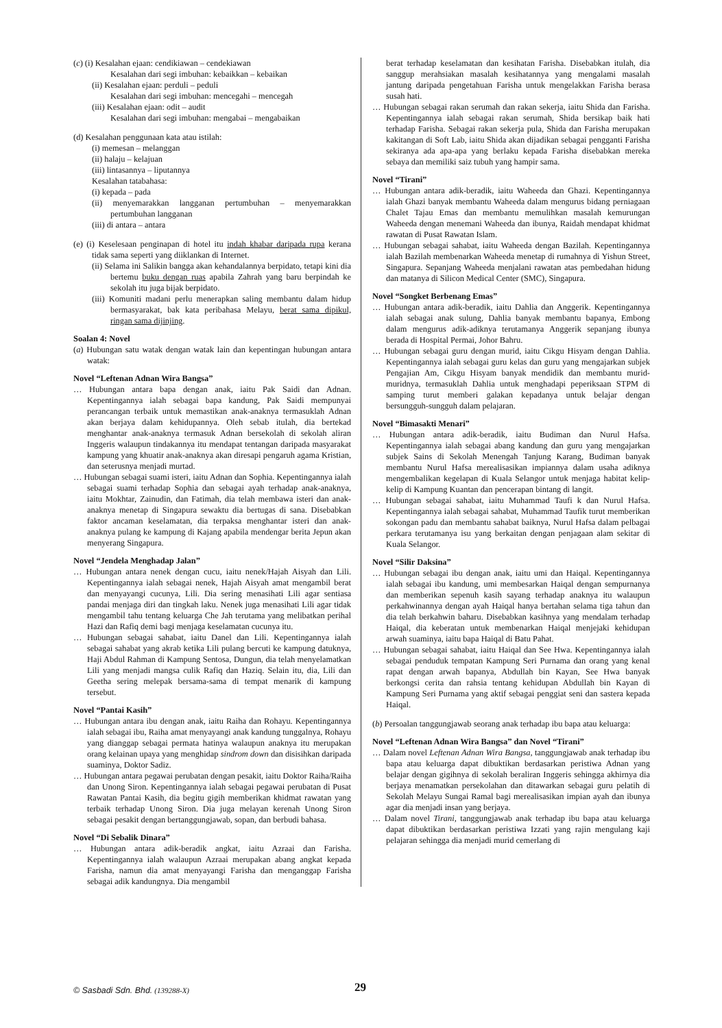(c) (i) Kesalahan ejaan: cendikiawan – cendekiawan
Kesalahan dari segi imbuhan: kebaikkan – kebaikan
(ii) Kesalahan ejaan: perduli – peduli
Kesalahan dari segi imbuhan: mencegahi – mencegah
(iii) Kesalahan ejaan: odit – audit
Kesalahan dari segi imbuhan: mengabai – mengabaikan
(d) Kesalahan penggunaan kata atau istilah:
(i) memesan – melanggan
(ii) halaju – kelajuan
(iii) lintasannya – liputannya
Kesalahan tatabahasa:
(i) kepada – pada
(ii) menyemarakkan langganan pertumbuhan – menyemarakkan pertumbuhan langganan
(iii) di antara – antara
(e) (i) Keselesaan penginapan di hotel itu indah khabar daripada rupa kerana tidak sama seperti yang diiklankan di Internet.
(ii) Selama ini Salikin bangga akan kehandalannya berpidato, tetapi kini dia bertemu buku dengan ruas apabila Zahrah yang baru berpindah ke sekolah itu juga bijak berpidato.
(iii) Komuniti madani perlu menerapkan saling membantu dalam hidup bermasyarakat, bak kata peribahasa Melayu, berat sama dipikul, ringan sama dijinjing.
Soalan 4: Novel
(a) Hubungan satu watak dengan watak lain dan kepentingan hubungan antara watak:
Novel “Leftenan Adnan Wira Bangsa”
… Hubungan antara bapa dengan anak, iaitu Pak Saidi dan Adnan. Kepentingannya ialah sebagai bapa kandung, Pak Saidi mempunyai perancangan terbaik untuk memastikan anak-anaknya termasuklah Adnan akan berjaya dalam kehidupannya. Oleh sebab itulah, dia bertekad menghantar anak-anaknya termasuk Adnan bersekolah di sekolah aliran Inggeris walaupun tindakannya itu mendapat tentangan daripada masyarakat kampung yang khuatir anak-anaknya akan diresapi pengaruh agama Kristian, dan seterusnya menjadi murtad.
… Hubungan sebagai suami isteri, iaitu Adnan dan Sophia. Kepentingannya ialah sebagai suami terhadap Sophia dan sebagai ayah terhadap anak-anaknya, iaitu Mokhtar, Zainudin, dan Fatimah, dia telah membawa isteri dan anak-anaknya menetap di Singapura sewaktu dia bertugas di sana. Disebabkan faktor ancaman keselamatan, dia terpaksa menghantar isteri dan anak-anaknya pulang ke kampung di Kajang apabila mendengar berita Jepun akan menyerang Singapura.
Novel “Jendela Menghadap Jalan”
… Hubungan antara nenek dengan cucu, iaitu nenek/Hajah Aisyah dan Lili. Kepentingannya ialah sebagai nenek, Hajah Aisyah amat mengambil berat dan menyayangi cucunya, Lili. Dia sering menasihati Lili agar sentiasa pandai menjaga diri dan tingkah laku. Nenek juga menasihati Lili agar tidak mengambil tahu tentang keluarga Che Jah terutama yang melibatkan perihal Hazi dan Rafiq demi bagi menjaga keselamatan cucunya itu.
… Hubungan sebagai sahabat, iaitu Danel dan Lili. Kepentingannya ialah sebagai sahabat yang akrab ketika Lili pulang bercuti ke kampung datuknya, Haji Abdul Rahman di Kampung Sentosa, Dungun, dia telah menyelamatkan Lili yang menjadi mangsa culik Rafiq dan Haziq. Selain itu, dia, Lili dan Geetha sering melepak bersama-sama di tempat menarik di kampung tersebut.
Novel “Pantai Kasih”
… Hubungan antara ibu dengan anak, iaitu Raiha dan Rohayu. Kepentingannya ialah sebagai ibu, Raiha amat menyayangi anak kandung tunggalnya, Rohayu yang dianggap sebagai permata hatinya walaupun anaknya itu merupakan orang kelainan upaya yang menghidap sindrom down dan disisihkan daripada suaminya, Doktor Sadiz.
… Hubungan antara pegawai perubatan dengan pesakit, iaitu Doktor Raiha/Raiha dan Unong Siron. Kepentingannya ialah sebagai pegawai perubatan di Pusat Rawatan Pantai Kasih, dia begitu gigih memberikan khidmat rawatan yang terbaik terhadap Unong Siron. Dia juga melayan kerenah Unong Siron sebagai pesakit dengan bertanggungjawab, sopan, dan berbudi bahasa.
Novel “Di Sebalik Dinara”
… Hubungan antara adik-beradik angkat, iaitu Azraai dan Farisha. Kepentingannya ialah walaupun Azraai merupakan abang angkat kepada Farisha, namun dia amat menyayangi Farisha dan menganggap Farisha sebagai adik kandungnya. Dia mengambil
berat terhadap keselamatan dan kesihatan Farisha. Disebabkan itulah, dia sanggup merahsiakan masalah kesihatannya yang mengalami masalah jantung daripada pengetahuan Farisha untuk mengelakkan Farisha berasa susah hati.
… Hubungan sebagai rakan serumah dan rakan sekerja, iaitu Shida dan Farisha. Kepentingannya ialah sebagai rakan serumah, Shida bersikap baik hati terhadap Farisha. Sebagai rakan sekerja pula, Shida dan Farisha merupakan kakitangan di Soft Lab, iaitu Shida akan dijadikan sebagai pengganti Farisha sekiranya ada apa-apa yang berlaku kepada Farisha disebabkan mereka sebaya dan memiliki saiz tubuh yang hampir sama.
Novel “Tirani”
… Hubungan antara adik-beradik, iaitu Waheeda dan Ghazi. Kepentingannya ialah Ghazi banyak membantu Waheeda dalam mengurus bidang perniagaan Chalet Tajau Emas dan membantu memulihkan masalah kemurungan Waheeda dengan menemani Waheeda dan ibunya, Raidah mendapat khidmat rawatan di Pusat Rawatan Islam.
… Hubungan sebagai sahabat, iaitu Waheeda dengan Bazilah. Kepentingannya ialah Bazilah membenarkan Waheeda menetap di rumahnya di Yishun Street, Singapura. Sepanjang Waheeda menjalani rawatan atas pembedahan hidung dan matanya di Silicon Medical Center (SMC), Singapura.
Novel “Songket Berbenang Emas”
… Hubungan antara adik-beradik, iaitu Dahlia dan Anggerik. Kepentingannya ialah sebagai anak sulung, Dahlia banyak membantu bapanya, Embong dalam mengurus adik-adiknya terutamanya Anggerik sepanjang ibunya berada di Hospital Permai, Johor Bahru.
… Hubungan sebagai guru dengan murid, iaitu Cikgu Hisyam dengan Dahlia. Kepentingannya ialah sebagai guru kelas dan guru yang mengajarkan subjek Pengajian Am, Cikgu Hisyam banyak mendidik dan membantu murid-muridnya, termasuklah Dahlia untuk menghadapi peperiksaan STPM di samping turut memberi galakan kepadanya untuk belajar dengan bersungguh-sungguh dalam pelajaran.
Novel “Bimasakti Menari”
… Hubungan antara adik-beradik, iaitu Budiman dan Nurul Hafsa. Kepentingannya ialah sebagai abang kandung dan guru yang mengajarkan subjek Sains di Sekolah Menengah Tanjung Karang, Budiman banyak membantu Nurul Hafsa merealisasikan impiannya dalam usaha adiknya mengembalikan kegelapan di Kuala Selangor untuk menjaga habitat kelip-kelip di Kampung Kuantan dan pencerapan bintang di langit.
… Hubungan sebagai sahabat, iaitu Muhammad Taufi k dan Nurul Hafsa. Kepentingannya ialah sebagai sahabat, Muhammad Taufik turut memberikan sokongan padu dan membantu sahabat baiknya, Nurul Hafsa dalam pelbagai perkara terutamanya isu yang berkaitan dengan penjagaan alam sekitar di Kuala Selangor.
Novel “Silir Daksina”
… Hubungan sebagai ibu dengan anak, iaitu umi dan Haiqal. Kepentingannya ialah sebagai ibu kandung, umi membesarkan Haiqal dengan sempurnanya dan memberikan sepenuh kasih sayang terhadap anaknya itu walaupun perkahwinannya dengan ayah Haiqal hanya bertahan selama tiga tahun dan dia telah berkahwin baharu. Disebabkan kasihnya yang mendalam terhadap Haiqal, dia keberatan untuk membenarkan Haiqal menjejaki kehidupan arwah suaminya, iaitu bapa Haiqal di Batu Pahat.
… Hubungan sebagai sahabat, iaitu Haiqal dan See Hwa. Kepentingannya ialah sebagai penduduk tempatan Kampung Seri Purnama dan orang yang kenal rapat dengan arwah bapanya, Abdullah bin Kayan, See Hwa banyak berkongsi cerita dan rahsia tentang kehidupan Abdullah bin Kayan di Kampung Seri Purnama yang aktif sebagai penggiat seni dan sastera kepada Haiqal.
(b) Persoalan tanggungjawab seorang anak terhadap ibu bapa atau keluarga:
Novel “Leftenan Adnan Wira Bangsa” dan Novel “Tirani”
… Dalam novel Leftenan Adnan Wira Bangsa, tanggungjawab anak terhadap ibu bapa atau keluarga dapat dibuktikan berdasarkan peristiwa Adnan yang belajar dengan gigihnya di sekolah beraliran Inggeris sehingga akhirnya dia berjaya menamatkan persekolahan dan ditawarkan sebagai guru pelatih di Sekolah Melayu Sungai Ramal bagi merealisasikan impian ayah dan ibunya agar dia menjadi insan yang berjaya.
… Dalam novel Tirani, tanggungjawab anak terhadap ibu bapa atau keluarga dapat dibuktikan berdasarkan peristiwa Izzati yang rajin mengulang kaji pelajaran sehingga dia menjadi murid cemerlang di
© Sasbadi Sdn. Bhd. (139288-X) 29